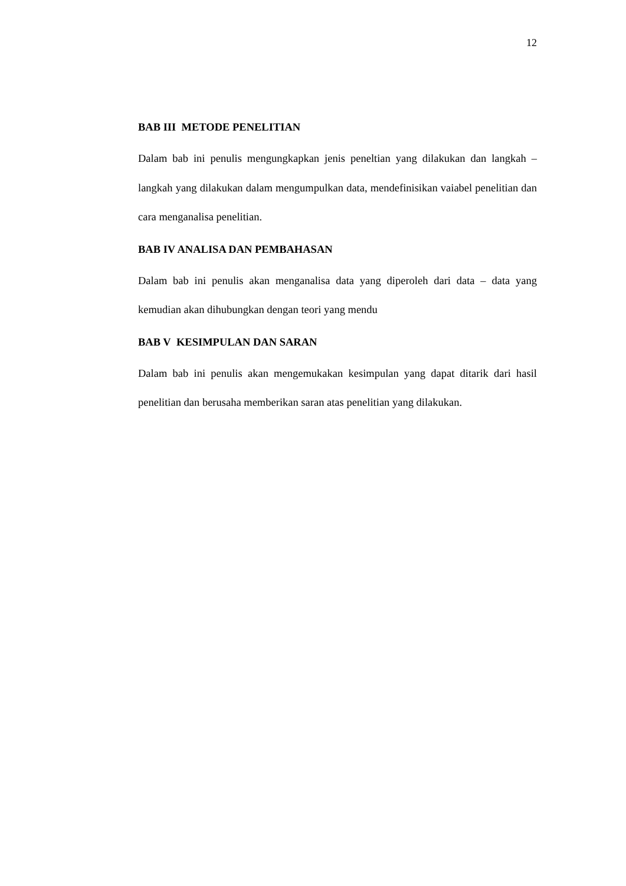12
BAB III METODE PENELITIAN
Dalam bab ini penulis mengungkapkan jenis peneltian yang dilakukan dan langkah – langkah yang dilakukan dalam mengumpulkan data, mendefinisikan vaiabel penelitian dan cara menganalisa penelitian.
BAB IV ANALISA DAN PEMBAHASAN
Dalam bab ini penulis akan menganalisa data yang diperoleh dari data – data yang kemudian akan dihubungkan dengan teori yang mendu
BAB V KESIMPULAN DAN SARAN
Dalam bab ini penulis akan mengemukakan kesimpulan yang dapat ditarik dari hasil penelitian dan berusaha memberikan saran atas penelitian yang dilakukan.